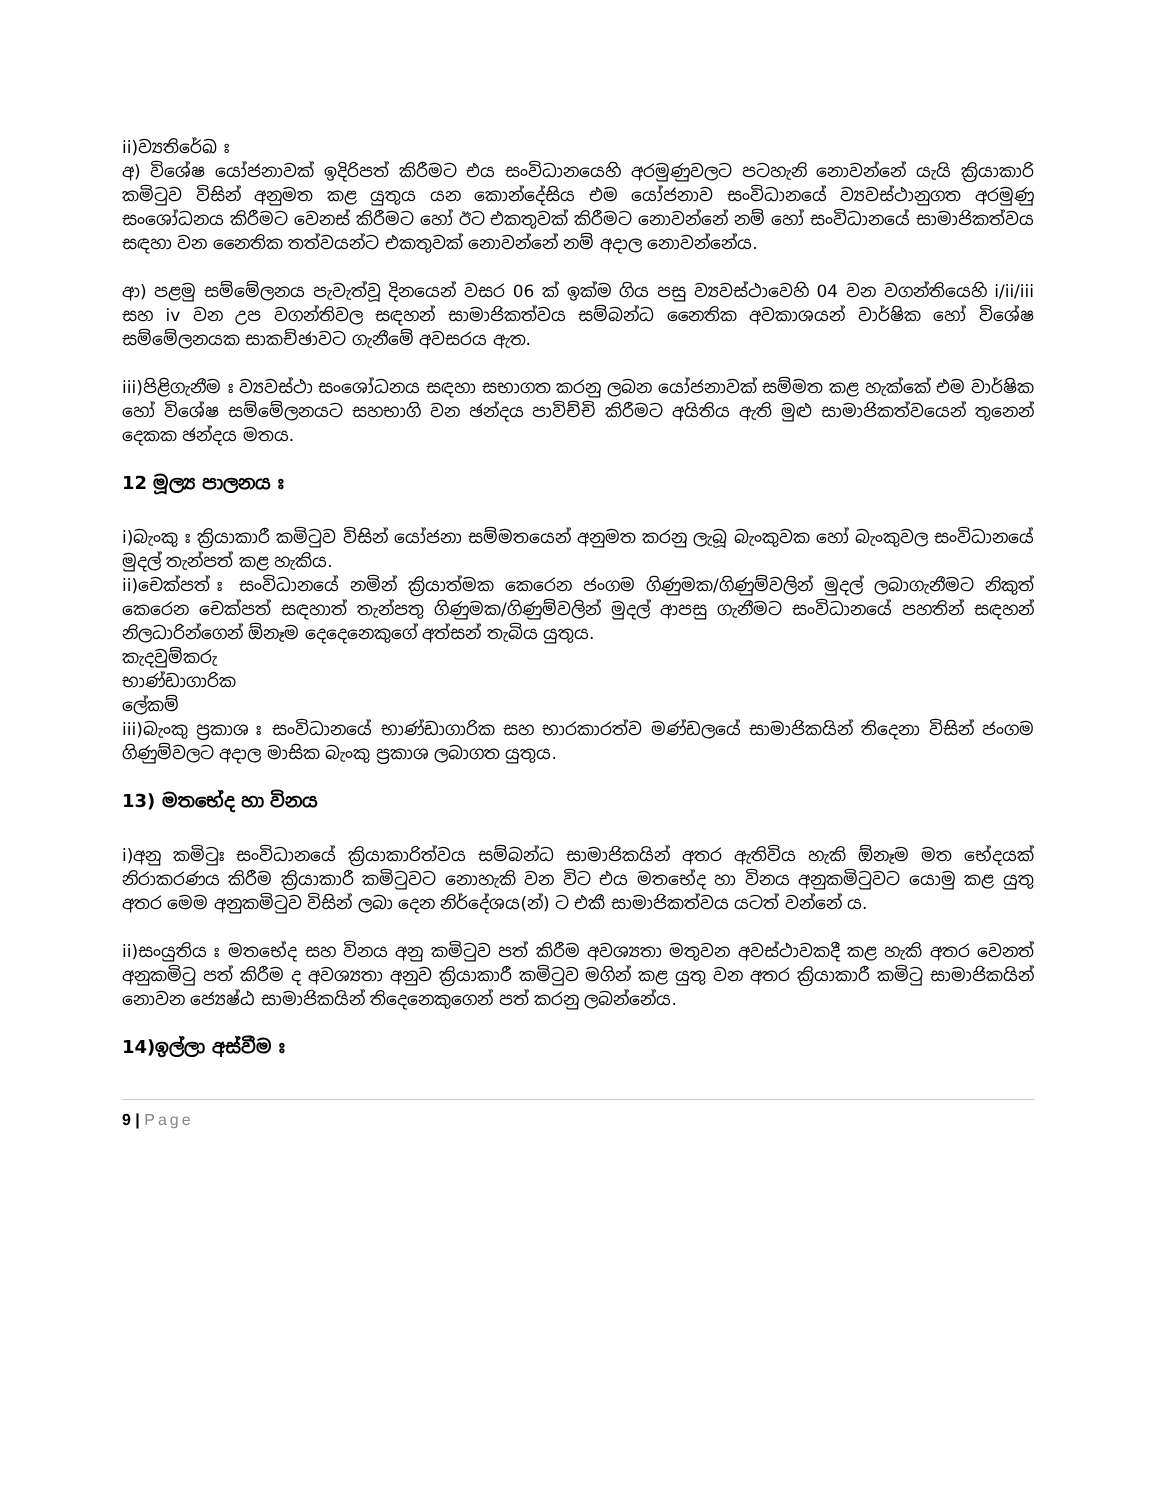ii)ව්‍යතිරේඛ ඃ
අ) විශේෂ යෝජනාවක් ඉදිරිපත් කිරීමට එය සංවිධානයෙහි අරමුණුවලට පටහැනි නොවන්නේ යැයි ක්‍රියාකාරි කමිටුව විසින් අනුමත කළ යුතුය යන කොන්දේසිය එම යෝජනාව සංවිධානයේ ව්‍යවස්ථානුගත අරමුණු සංශෝධනය කිරීමට වෙනස් කිරීමට හෝ ඊට එකතුවක් කිරීමට නොවන්නේ නම් හෝ සංවිධානයේ සාමාජිකත්වය සඳහා වන නෛතික තත්වයන්ට එකතුවක් නොවන්නේ නම් අදාල නොවන්නේය.
ආ) පළමු සම්මේලනය පැවැත්වූ දිනයෙන් වසර 06 ක් ඉක්ම ගිය පසු ව්‍යවස්ථාවෙහි 04 වන වගන්තියෙහි i/ii/iii සහ iv වන උප වගන්තිවල සඳහන් සාමාජිකත්වය සම්බන්ධ නෛතික අවකාශයන් වාර්ෂික හෝ විශේෂ සම්මේලනයක සාකච්ඡාවට ගැනීමේ අවසරය ඇත.
iii)පිළිගැනීම ඃ ව්‍යවස්ථා සංශෝධනය සඳහා සභාගත කරනු ලබන යෝජනාවක් සම්මත කළ හැක්කේ එම වාර්ෂික හෝ විශේෂ සම්මේලනයට සහභාගි වන ඡන්දය පාවිච්චි කිරීමට අයිතිය ඇති මුළු සාමාජිකත්වයෙන් තුනෙන් දෙකක ඡන්දය මතය.
12 මූල්‍ය පාලනය ඃ
i)බැංකු ඃ ක්‍රියාකාරී කමිටුව විසින් යෝජනා සම්මතයෙන් අනුමත කරනු ලැබූ බැංකුවක හෝ බැංකුවල සංවිධානයේ මුදල් තැන්පත් කළ හැකිය.
ii)චෙක්පත් ඃ සංවිධානයේ නමින් ක්‍රියාත්මක කෙරෙන ජංගම ගිණුමක/ගිණුම්වලින් මුදල් ලබාගැනීමට නිකුත් කෙරෙන චෙක්පත් සඳහාත් තැන්පතු ගිණුමක/ගිණුම්වලින් මුදල් ආපසු ගැනීමට සංවිධානයේ පහතින් සඳහන් නිලධාරින්ගෙන් ඕනෑම දෙදෙනෙකුගේ අත්සන් තැබිය යුතුය.
කැදවුම්කරු
භාණ්ඩාගාරික
ලේකම්
iii)බැංකු ප්‍රකාශ ඃ සංවිධානයේ භාණ්ඩාගාරික සහ භාරකාරත්ව මණ්ඩලයේ සාමාජිකයින් තිදෙනා විසින් ජංගම ගිණුම්වලට අදාල මාසික බැංකු ප්‍රකාශ ලබාගත යුතුය.
13) මතභේද හා විනය
i)අනු කමිටුඃ සංවිධානයේ ක්‍රියාකාරිත්වය සම්බන්ධ සාමාජිකයින් අතර ඇතිවිය හැකි ඕනෑම මත භේදයක් නිරාකරණය කිරීම ක්‍රියාකාරී කමිටුවට නොහැකි වන විට එය මතභේද හා විනය අනුකමිටුවට යොමු කළ යුතු අතර මෙම අනුකමිටුව විසින් ලබා දෙන නිර්දේශය(න්) ට එකී සාමාජිකත්වය යටත් වන්නේ ය.
ii)සංයුතිය ඃ මතභේද සහ විනය අනු කමිටුව පත් කිරීම අවශ්‍යතා මතුවන අවස්ථාවකදී කළ හැකි අතර වෙනත් අනුකමිටු පත් කිරීම ද අවශ්‍යතා අනුව ක්‍රියාකාරී කමිටුව මගින් කළ යුතු වන අතර ක්‍රියාකාරී කමිටු සාමාජිකයින් නොවන ජ්‍යෙෂ්ඨ සාමාජිකයින් තිදෙනෙකුගෙන් පත් කරනු ලබන්නේය.
14)ඉල්ලා අස්වීම ඃ
9 | Page